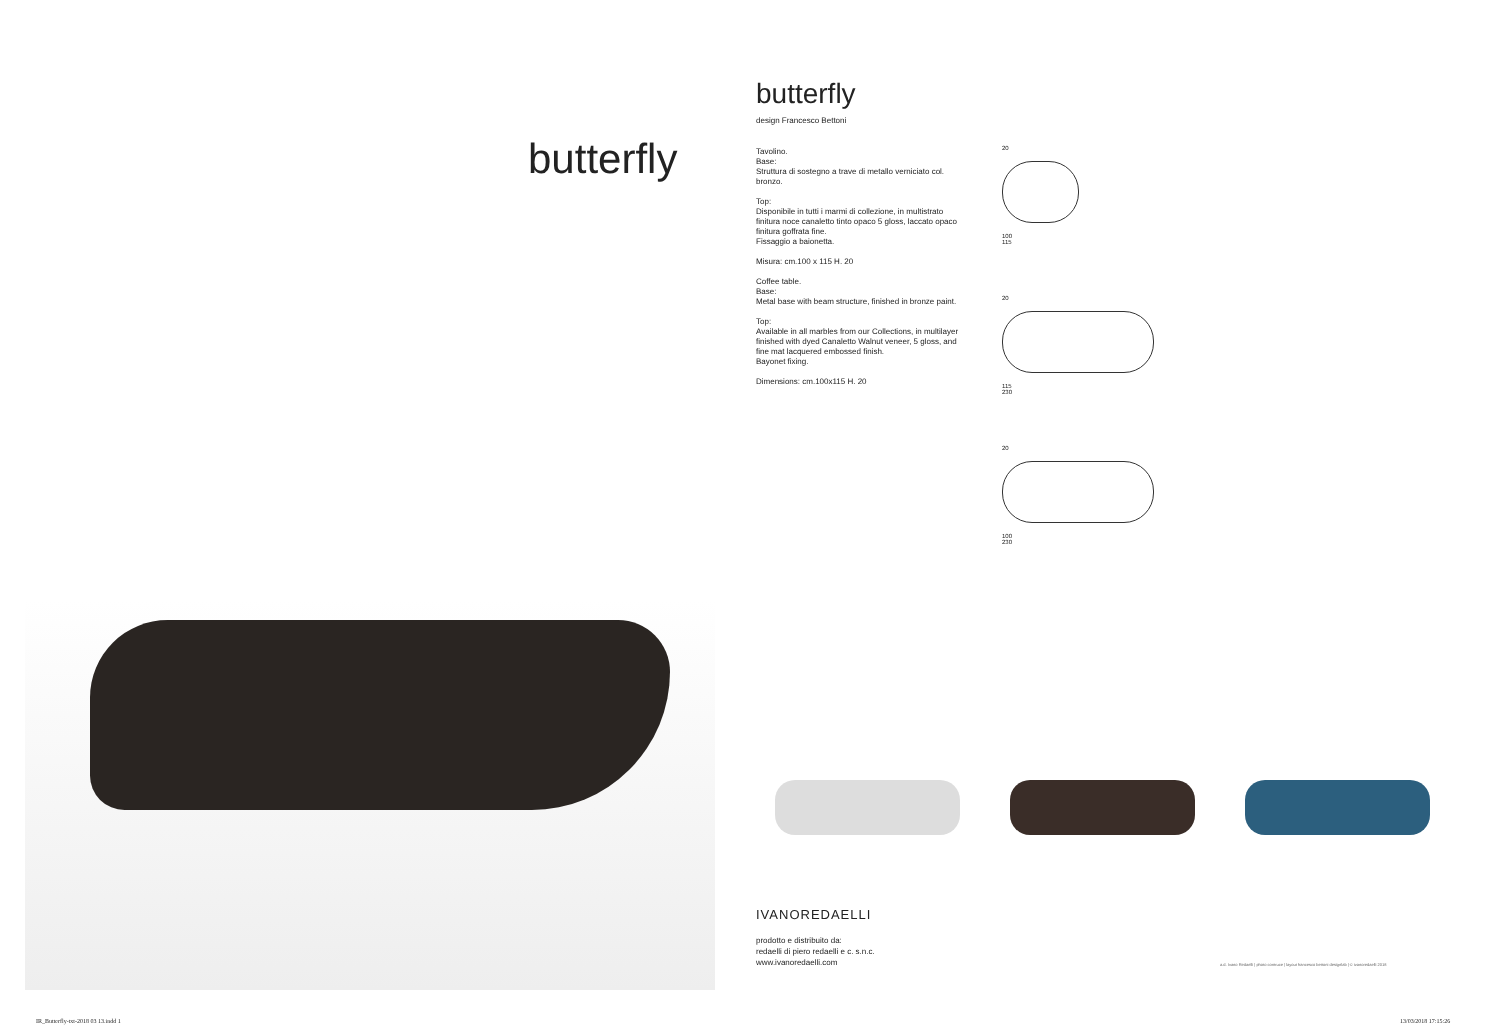butterfly
butterfly
design Francesco Bettoni
Tavolino.
Base:
Struttura di sostegno a trave di metallo verniciato col. bronzo.
Top:
Disponibile in tutti i marmi di collezione, in multistrato finitura noce canaletto tinto opaco 5 gloss, laccato opaco finitura goffrata fine.
Fissaggio a baionetta.
Misura: cm.100 x 115 H. 20
Coffee table.
Base:
Metal base with beam structure, finished in bronze paint.
Top:
Available in all marbles from our Collections, in multilayer finished with dyed Canaletto Walnut veneer, 5 gloss, and fine mat lacquered embossed finish.
Bayonet fixing.
Dimensions: cm.100x115 H. 20
20
100
115
20
115
230
20
100
230
IVANOREDAELLI
prodotto e distribuito da:
redaelli di piero redaelli e c. s.n.c.
www.ivanoredaelli.com
a.d. Ivano Redaelli | photo contruce | layout francesco bettoni designlab | © ivanoredaelli 2018
IR_Butterfly-txt-2018 03 13.indd 1
13/03/2018 17:15:26